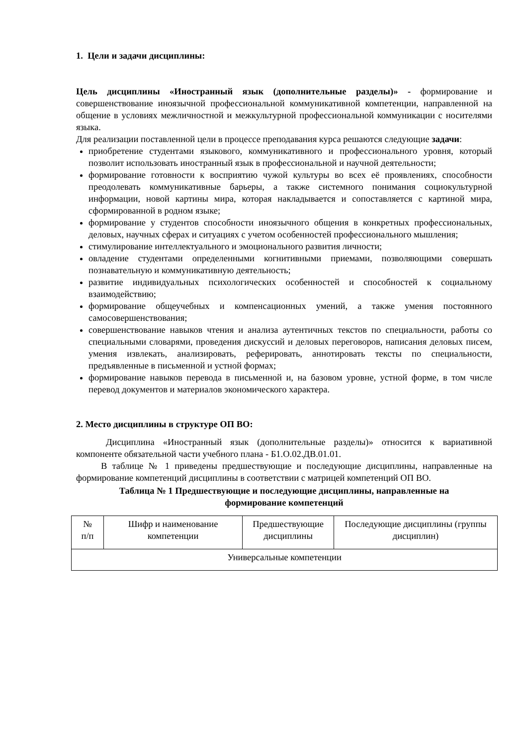1. Цели и задачи дисциплины:
Цель дисциплины «Иностранный язык (дополнительные разделы)» - формирование и совершенствование иноязычной профессиональной коммуникативной компетенции, направленной на общение в условиях межличностной и межкультурной профессиональной коммуникации с носителями языка.
Для реализации поставленной цели в процессе преподавания курса решаются следующие задачи:
приобретение студентами языкового, коммуникативного и профессионального уровня, который позволит использовать иностранный язык в профессиональной и научной деятельности;
формирование готовности к восприятию чужой культуры во всех её проявлениях, способности преодолевать коммуникативные барьеры, а также системного понимания социокультурной информации, новой картины мира, которая накладывается и сопоставляется с картиной мира, сформированной в родном языке;
формирование у студентов способности иноязычного общения в конкретных профессиональных, деловых, научных сферах и ситуациях с учетом особенностей профессионального мышления;
стимулирование интеллектуального и эмоционального развития личности;
овладение студентами определенными когнитивными приемами, позволяющими совершать познавательную и коммуникативную деятельность;
развитие индивидуальных психологических особенностей и способностей к социальному взаимодействию;
формирование общеучебных и компенсационных умений, а также умения постоянного самосовершенствования;
совершенствование навыков чтения и анализа аутентичных текстов по специальности, работы со специальными словарями, проведения дискуссий и деловых переговоров, написания деловых писем, умения извлекать, анализировать, реферировать, аннотировать тексты по специальности, предъявленные в письменной и устной формах;
формирование навыков перевода в письменной и, на базовом уровне, устной форме, в том числе перевод документов и материалов экономического характера.
2. Место дисциплины в структуре ОП ВО:
Дисциплина «Иностранный язык (дополнительные разделы)» относится к вариативной компоненте обязательной части учебного плана - Б1.О.02.ДВ.01.01.
В таблице № 1 приведены предшествующие и последующие дисциплины, направленные на формирование компетенций дисциплины в соответствии с матрицей компетенций ОП ВО.
Таблица № 1 Предшествующие и последующие дисциплины, направленные на
формирование компетенций
| № п/п | Шифр и наименование компетенции | Предшествующие дисциплины | Последующие дисциплины (группы дисциплин) |
| Универсальные компетенции | | | |